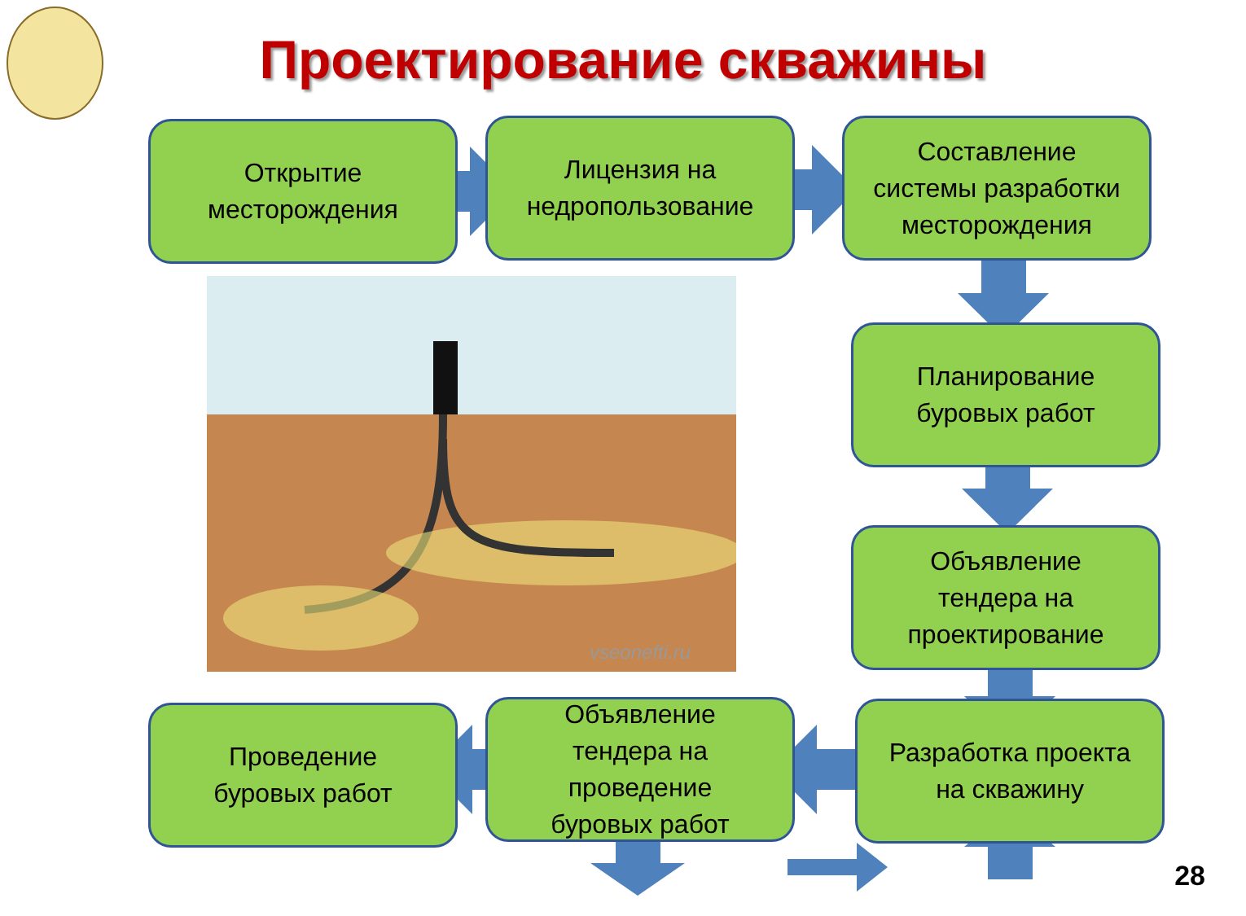Проектирование скважины
vseonefti.ru
Открытие
месторождения
Лицензия на
недропользование
Составление
системы разработки
месторождения
Планирование
буровых работ
Объявление
тендера на
проектирование
Разработка проекта
на скважину
Объявление
тендера на
проведение
буровых работ
Проведение
буровых работ
28